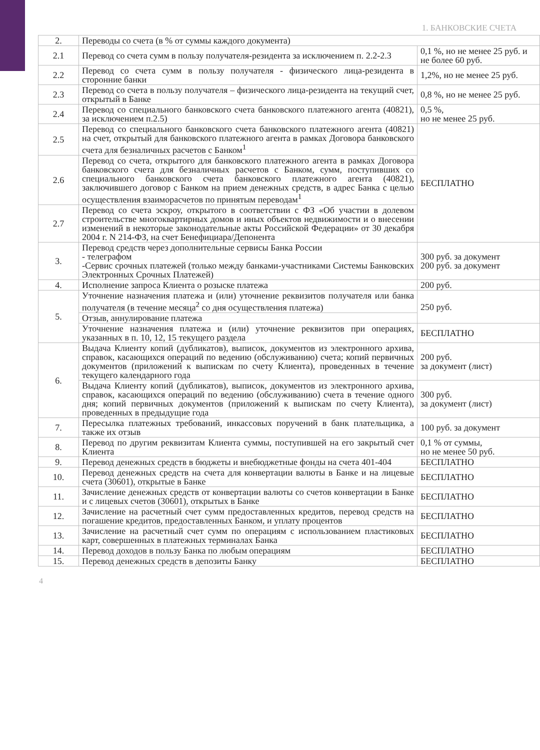1. БАНКОВСКИЕ СЧЕТА
| 2. | Переводы со счета (в % от суммы каждого документа) | |
| 2.1 | Перевод со счета сумм в пользу получателя-резидента за исключением п. 2.2-2.3 | 0,1 %, но не менее 25 руб. и не более 60 руб. |
| 2.2 | Перевод со счета сумм в пользу получателя - физического лица-резидента в сторонние банки | 1,2%, но не менее 25 руб. |
| 2.3 | Перевод со счета в пользу получателя – физического лица-резидента на текущий счет, открытый в Банке | 0,8 %, но не менее 25 руб. |
| 2.4 | Перевод со специального банковского счета банковского платежного агента (40821), за исключением п.2.5) | 0,5 %, но не менее 25 руб. |
| 2.5 | Перевод со специального банковского счета банковского платежного агента (40821) на счет, открытый для банковского платежного агента в рамках Договора банковского счета для безналичных расчетов с Банком<sup>1</sup> | БЕСПЛАТНО |
| 2.6 | Перевод со счета, открытого для банковского платежного агента в рамках Договора банковского счета для безналичных расчетов с Банком, сумм, поступивших со специального банковского счета банковского платежного агента (40821), заключившего договор с Банком на прием денежных средств, в адрес Банка с целью осуществления взаиморасчетов по принятым переводам<sup>1</sup> | |
| 2.7 | Перевод со счета эскроу, открытого в соответствии с ФЗ «Об участии в долевом строительстве многоквартирных домов и иных объектов недвижимости и о внесении изменений в некоторые законодательные акты Российской Федерации» от 30 декабря 2004 г. N 214-ФЗ, на счет Бенефициара/Депонента | |
| 3. | Перевод средств через дополнительные сервисы Банка России - телеграфом -Сервис срочных платежей (только между банками-участниками Системы Банковских Электронных Срочных Платежей) | 300 руб. за документ 200 руб. за документ |
| 4. | Исполнение запроса Клиента о розыске платежа | 200 руб. |
| 5. | Уточнение назначения платежа и (или) уточнение реквизитов получателя или банка получателя (в течение месяца<sup>2</sup> со дня осуществления платежа) | 250 руб. |
| | Отзыв, аннулирование платежа | |
| | Уточнение назначения платежа и (или) уточнение реквизитов при операциях, указанных в п. 10, 12, 15 текущего раздела | БЕСПЛАТНО |
| 6. | Выдача Клиенту копий (дубликатов), выписок, документов из электронного архива, справок, касающихся операций по ведению (обслуживанию) счета; копий первичных документов (приложений к выпискам по счету Клиента), проведенных в течение текущего календарного года | 200 руб. за документ (лист) |
| | Выдача Клиенту копий (дубликатов), выписок, документов из электронного архива, справок, касающихся операций по ведению (обслуживанию) счета в течение одного дня; копий первичных документов (приложений к выпискам по счету Клиента), проведенных в предыдущие года | 300 руб. за документ (лист) |
| 7. | Пересылка платежных требований, инкассовых поручений в банк плательщика, а также их отзыв | 100 руб. за документ |
| 8. | Перевод по другим реквизитам Клиента суммы, поступившей на его закрытый счет Клиента | 0,1 % от суммы, но не менее 50 руб. |
| 9. | Перевод денежных средств в бюджеты и внебюджетные фонды на счета 401-404 | БЕСПЛАТНО |
| 10. | Перевод денежных средств на счета для конвертации валюты в Банке и на лицевые счета (30601), открытые в Банке | БЕСПЛАТНО |
| 11. | Зачисление денежных средств от конвертации валюты со счетов конвертации в Банке и с лицевых счетов (30601), открытых в Банке | БЕСПЛАТНО |
| 12. | Зачисление на расчетный счет сумм предоставленных кредитов, перевод средств на погашение кредитов, предоставленных Банком, и уплату процентов | БЕСПЛАТНО |
| 13. | Зачисление на расчетный счет сумм по операциям с использованием пластиковых карт, совершенных в платежных терминалах Банка | БЕСПЛАТНО |
| 14. | Перевод доходов в пользу Банка по любым операциям | БЕСПЛАТНО |
| 15. | Перевод денежных средств в депозиты Банку | БЕСПЛАТНО |
4